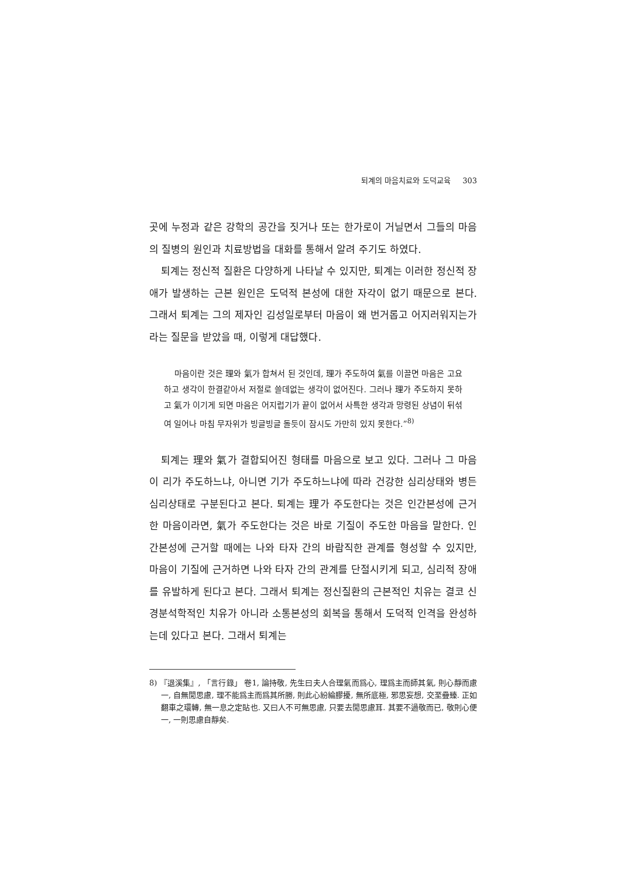퇴계의 마음치료와 도덕교육 303
곳에 누정과 같은 강학의 공간을 짓거나 또는 한가로이 거닐면서 그들의 마음의 질병의 원인과 치료방법을 대화를 통해서 알려 주기도 하였다.
퇴계는 정신적 질환은 다양하게 나타날 수 있지만, 퇴계는 이러한 정신적 장애가 발생하는 근본 원인은 도덕적 본성에 대한 자각이 없기 때문으로 본다. 그래서 퇴계는 그의 제자인 김성일로부터 마음이 왜 번거롭고 어지러워지는가라는 질문을 받았을 때, 이렇게 대답했다.
마음이란 것은 理와 氣가 합쳐서 된 것인데, 理가 주도하여 氣를 이끌면 마음은 고요하고 생각이 한결같아서 저절로 쓸데없는 생각이 없어진다. 그러나 理가 주도하지 못하고 氣가 이기게 되면 마음은 어지럽기가 끝이 없어서 사특한 생각과 망령된 상념이 뒤섞여 일어나 마침 무자위가 빙글빙글 돌듯이 잠시도 가만히 있지 못한다.”<sup>8)</sup>
퇴계는 理와 氣가 결합되어진 형태를 마음으로 보고 있다. 그러나 그 마음이 리가 주도하느냐, 아니면 기가 주도하느냐에 따라 건강한 심리상태와 병든 심리상태로 구분된다고 본다. 퇴계는 理가 주도한다는 것은 인간본성에 근거한 마음이라면, 氣가 주도한다는 것은 바로 기질이 주도한 마음을 말한다. 인간본성에 근거할 때에는 나와 타자 간의 바람직한 관계를 형성할 수 있지만, 마음이 기질에 근거하면 나와 타자 간의 관계를 단절시키게 되고, 심리적 장애를 유발하게 된다고 본다. 그래서 퇴계는 정신질환의 근본적인 치유는 결코 신경분석학적인 치유가 아니라 소통본성의 회복을 통해서 도덕적 인격을 완성하는데 있다고 본다. 그래서 퇴계는
8) 『退溪集』, 「言行錄」 卷1, 論持敬, 先生曰夫人合理氣而爲心, 理爲主而師其氣, 則心靜而慮一, 自無閒思慮, 理不能爲主而爲其所勝, 則此心紛綸膠擾, 無所底極, 邪思妄想, 交至疊臻. 正如翻車之環轉, 無一息之定貼也. 又曰人不可無思慮, 只要去閒思慮耳. 其要不過敬而已, 敬則心便一, 一則思慮自靜矣.